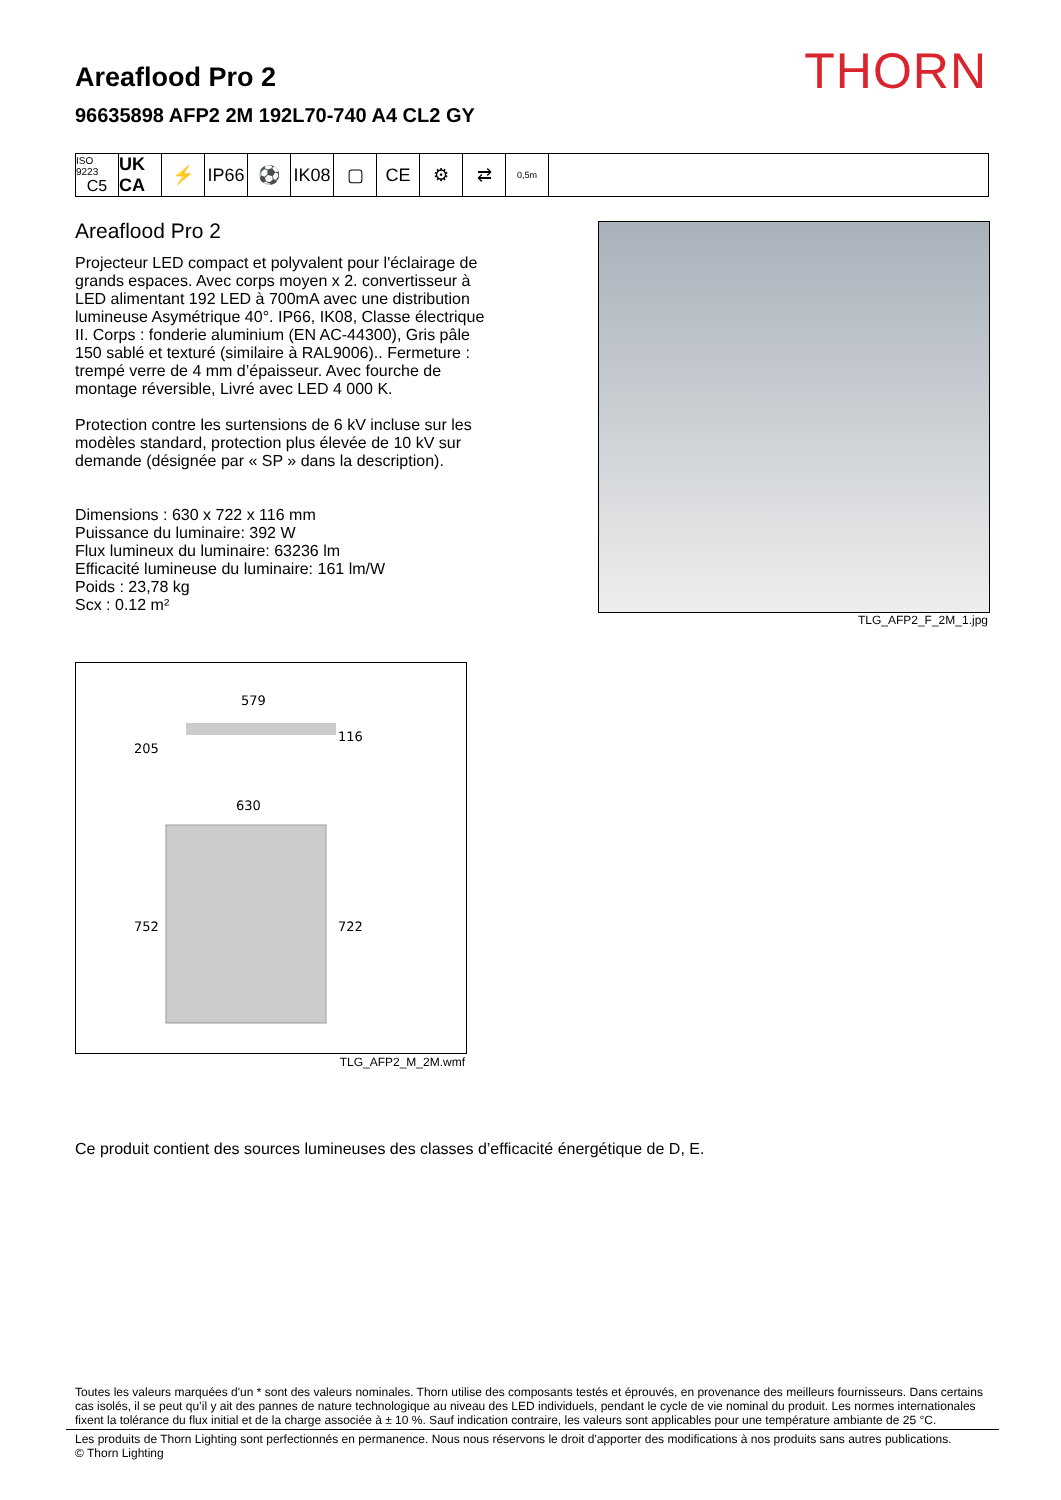THORN Areaflood Pro 2
96635898 AFP2 2M 192L70-740 A4 CL2 GY
ISO 9223
C5
UK CA
⚡ IP66
⚽ IK08
▢ CE ⚙ ⇄
0,5m
Areaflood Pro 2
Projecteur LED compact et polyvalent pour l'éclairage de grands espaces. Avec corps moyen x 2. convertisseur à LED alimentant 192 LED à 700mA avec une distribution lumineuse Asymétrique 40°. IP66, IK08, Classe électrique II. Corps : fonderie aluminium (EN AC-44300), Gris pâle 150 sablé et texturé (similaire à RAL9006).. Fermeture : trempé verre de 4 mm d’épaisseur. Avec fourche de montage réversible, Livré avec LED 4 000 K.
Protection contre les surtensions de 6 kV incluse sur les modèles standard, protection plus élevée de 10 kV sur demande (désignée par « SP » dans la description).
Dimensions : 630 x 722 x 116 mm
Puissance du luminaire: 392 W
Flux lumineux du luminaire: 63236 lm
Efficacité lumineuse du luminaire: 161 lm/W
Poids : 23,78 kg
Scx : 0.12 m²
TLG_AFP2_F_2M_1.jpg
579
205
116
630
752
722
TLG_AFP2_M_2M.wmf
Ce produit contient des sources lumineuses des classes d’efficacité énergétique de D, E.
Toutes les valeurs marquées d'un * sont des valeurs nominales. Thorn utilise des composants testés et éprouvés, en provenance des meilleurs fournisseurs. Dans certains cas isolés, il se peut qu’il y ait des pannes de nature technologique au niveau des LED individuels, pendant le cycle de vie nominal du produit. Les normes internationales fixent la tolérance du flux initial et de la charge associée à ± 10 %. Sauf indication contraire, les valeurs sont applicables pour une température ambiante de 25 °C.
Les produits de Thorn Lighting sont perfectionnés en permanence. Nous nous réservons le droit d'apporter des modifications à nos produits sans autres publications.
© Thorn Lighting